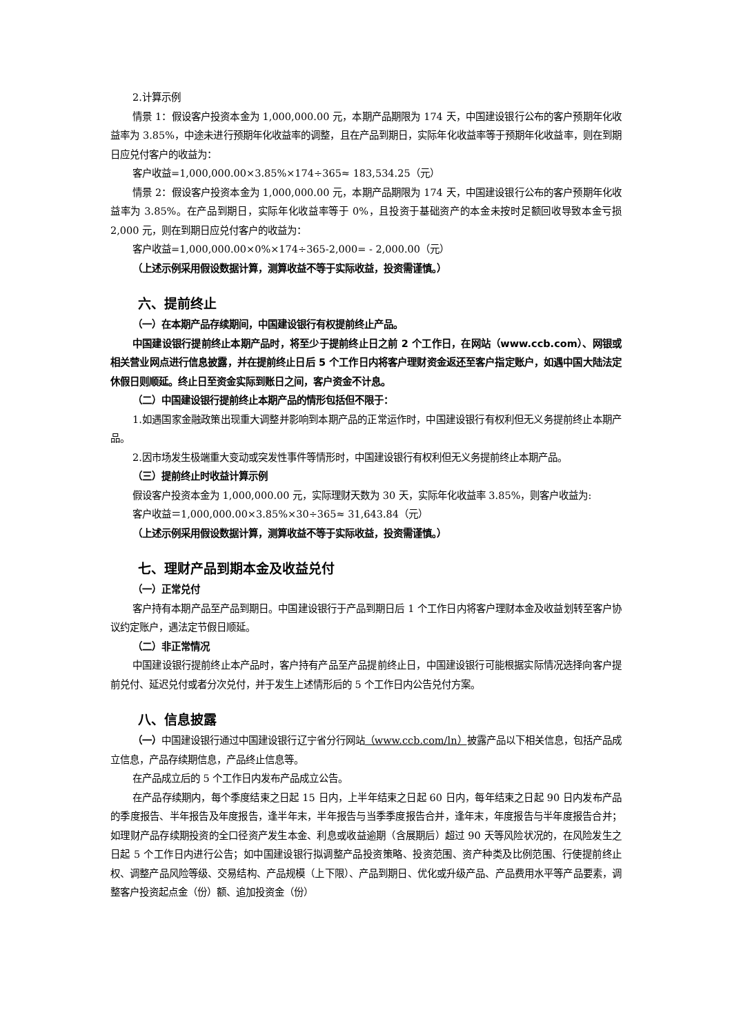2.计算示例
情景 1：假设客户投资本金为 1,000,000.00 元，本期产品期限为 174 天，中国建设银行公布的客户预期年化收益率为 3.85%，中途未进行预期年化收益率的调整，且在产品到期日，实际年化收益率等于预期年化收益率，则在到期日应兑付客户的收益为：
客户收益=1,000,000.00×3.85%×174÷365≈ 183,534.25（元）
情景 2：假设客户投资本金为 1,000,000.00 元，本期产品期限为 174 天，中国建设银行公布的客户预期年化收益率为 3.85%。在产品到期日，实际年化收益率等于 0%，且投资于基础资产的本金未按时足额回收导致本金亏损 2,000 元，则在到期日应兑付客户的收益为：
客户收益=1,000,000.00×0%×174÷365-2,000= - 2,000.00（元）
（上述示例采用假设数据计算，测算收益不等于实际收益，投资需谨慎。）
六、提前终止
（一）在本期产品存续期间，中国建设银行有权提前终止产品。
中国建设银行提前终止本期产品时，将至少于提前终止日之前 2 个工作日，在网站（www.ccb.com）、网银或相关营业网点进行信息披露，并在提前终止日后 5 个工作日内将客户理财资金返还至客户指定账户，如遇中国大陆法定休假日则顺延。终止日至资金实际到账日之间，客户资金不计息。
（二）中国建设银行提前终止本期产品的情形包括但不限于：
1.如遇国家金融政策出现重大调整并影响到本期产品的正常运作时，中国建设银行有权利但无义务提前终止本期产品。
2.因市场发生极端重大变动或突发性事件等情形时，中国建设银行有权利但无义务提前终止本期产品。
（三）提前终止时收益计算示例
假设客户投资本金为 1,000,000.00 元，实际理财天数为 30 天，实际年化收益率 3.85%，则客户收益为:
客户收益＝1,000,000.00×3.85%×30÷365≈ 31,643.84（元）
（上述示例采用假设数据计算，测算收益不等于实际收益，投资需谨慎。）
七、理财产品到期本金及收益兑付
（一）正常兑付
客户持有本期产品至产品到期日。中国建设银行于产品到期日后 1 个工作日内将客户理财本金及收益划转至客户协议约定账户，遇法定节假日顺延。
（二）非正常情况
中国建设银行提前终止本产品时，客户持有产品至产品提前终止日，中国建设银行可能根据实际情况选择向客户提前兑付、延迟兑付或者分次兑付，并于发生上述情形后的 5 个工作日内公告兑付方案。
八、信息披露
（一）中国建设银行通过中国建设银行辽宁省分行网站（www.ccb.com/ln）披露产品以下相关信息，包括产品成立信息，产品存续期信息，产品终止信息等。
在产品成立后的 5 个工作日内发布产品成立公告。
在产品存续期内，每个季度结束之日起 15 日内，上半年结束之日起 60 日内，每年结束之日起 90 日内发布产品的季度报告、半年报告及年度报告，逢半年末，半年报告与当季季度报告合并，逢年末，年度报告与半年度报告合并；如理财产品存续期投资的全口径资产发生本金、利息或收益逾期（含展期后）超过 90 天等风险状况的，在风险发生之日起 5 个工作日内进行公告；如中国建设银行拟调整产品投资策略、投资范围、资产种类及比例范围、行使提前终止权、调整产品风险等级、交易结构、产品规模（上下限）、产品到期日、优化或升级产品、产品费用水平等产品要素，调整客户投资起点金（份）额、追加投资金（份）